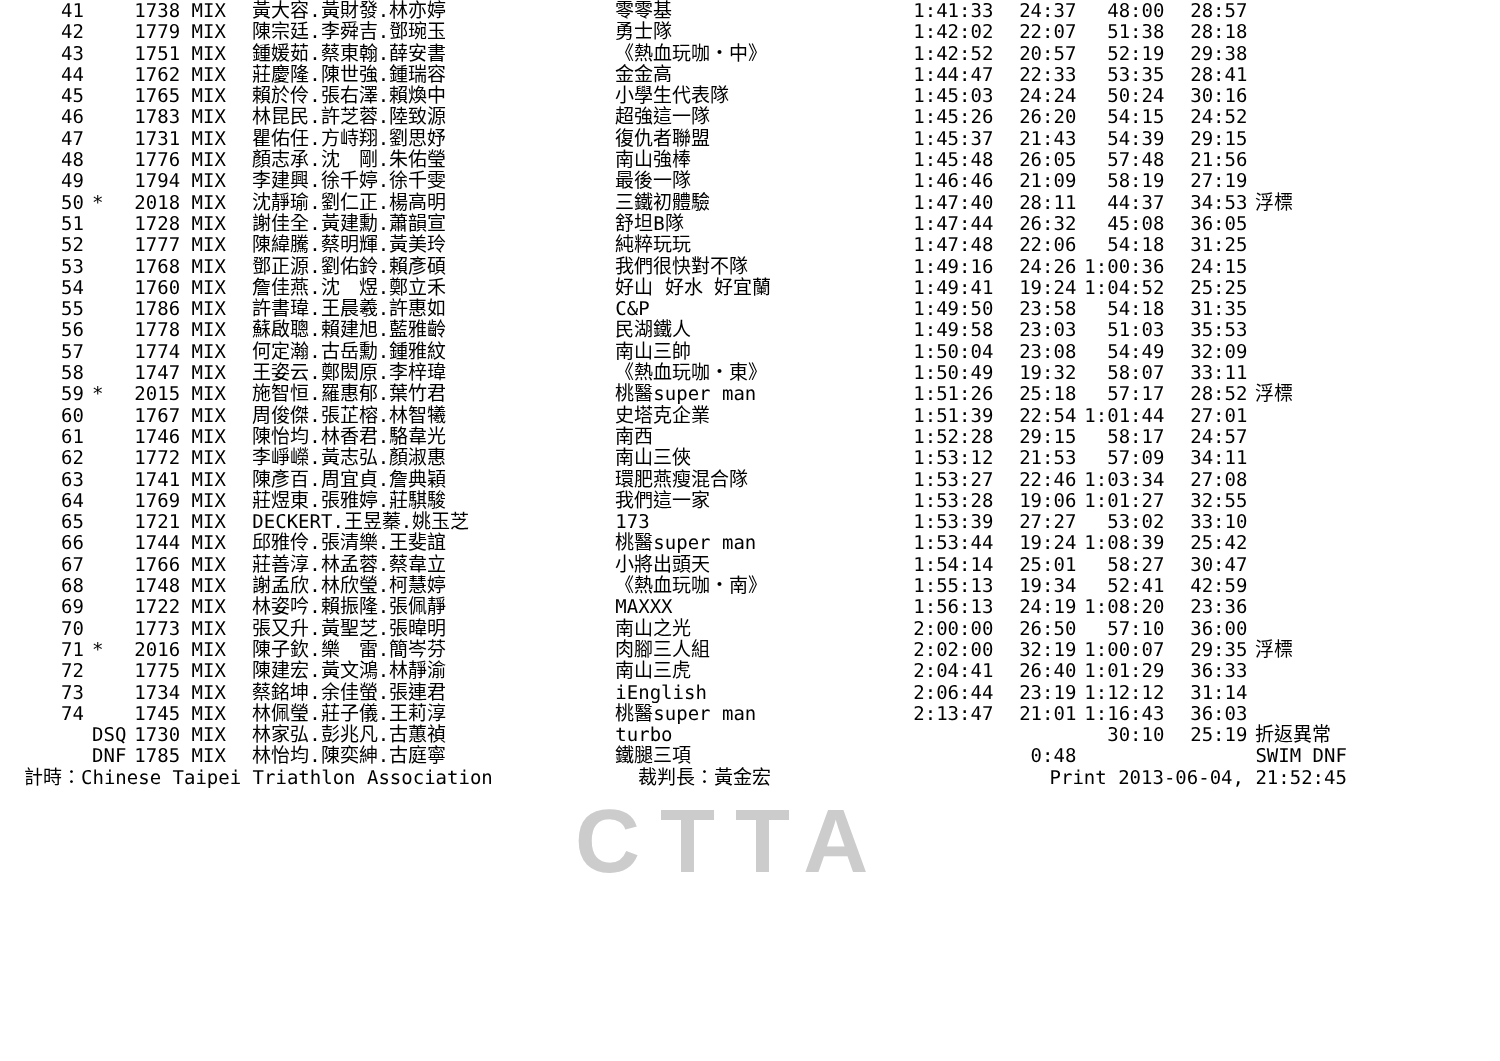CTTA
| 41 | | 1738 MIX | 黃大容.黃財發.林亦婷 | 零零基 | 1:41:33 | 24:37 | 48:00 | 28:57 | |
| 42 | | 1779 MIX | 陳宗廷.李舜吉.鄧琬玉 | 勇士隊 | 1:42:02 | 22:07 | 51:38 | 28:18 | |
| 43 | | 1751 MIX | 鍾媛茹.蔡東翰.薛安書 | 《熱血玩咖・中》 | 1:42:52 | 20:57 | 52:19 | 29:38 | |
| 44 | | 1762 MIX | 莊慶隆.陳世強.鍾瑞容 | 金金高 | 1:44:47 | 22:33 | 53:35 | 28:41 | |
| 45 | | 1765 MIX | 賴於伶.張右澤.賴煥中 | 小學生代表隊 | 1:45:03 | 24:24 | 50:24 | 30:16 | |
| 46 | | 1783 MIX | 林昆民.許芝蓉.陸致源 | 超強這一隊 | 1:45:26 | 26:20 | 54:15 | 24:52 | |
| 47 | | 1731 MIX | 瞿佑任.方峙翔.劉思妤 | 復仇者聯盟 | 1:45:37 | 21:43 | 54:39 | 29:15 | |
| 48 | | 1776 MIX | 顏志承.沈 剛.朱佑瑩 | 南山強棒 | 1:45:48 | 26:05 | 57:48 | 21:56 | |
| 49 | | 1794 MIX | 李建興.徐千婷.徐千雯 | 最後一隊 | 1:46:46 | 21:09 | 58:19 | 27:19 | |
| 50 | * | 2018 MIX | 沈靜瑜.劉仁正.楊高明 | 三鐵初體驗 | 1:47:40 | 28:11 | 44:37 | 34:53 | 浮標 |
| 51 | | 1728 MIX | 謝佳全.黃建勳.蕭韻宣 | 舒坦B隊 | 1:47:44 | 26:32 | 45:08 | 36:05 | |
| 52 | | 1777 MIX | 陳緯騰.蔡明輝.黃美玲 | 純粹玩玩 | 1:47:48 | 22:06 | 54:18 | 31:25 | |
| 53 | | 1768 MIX | 鄧正源.劉佑鈴.賴彥碩 | 我們很快對不隊 | 1:49:16 | 24:26 | 1:00:36 | 24:15 | |
| 54 | | 1760 MIX | 詹佳燕.沈 煜.鄭立禾 | 好山 好水 好宜蘭 | 1:49:41 | 19:24 | 1:04:52 | 25:25 | |
| 55 | | 1786 MIX | 許書瑋.王晨羲.許惠如 | C&P | 1:49:50 | 23:58 | 54:18 | 31:35 | |
| 56 | | 1778 MIX | 蘇啟聰.賴建旭.藍雅齡 | 民湖鐵人 | 1:49:58 | 23:03 | 51:03 | 35:53 | |
| 57 | | 1774 MIX | 何定瀚.古岳勳.鍾雅紋 | 南山三帥 | 1:50:04 | 23:08 | 54:49 | 32:09 | |
| 58 | | 1747 MIX | 王姿云.鄭閎原.李梓瑋 | 《熱血玩咖・東》 | 1:50:49 | 19:32 | 58:07 | 33:11 | |
| 59 | * | 2015 MIX | 施智恒.羅惠郁.葉竹君 | 桃醫super man | 1:51:26 | 25:18 | 57:17 | 28:52 | 浮標 |
| 60 | | 1767 MIX | 周俊傑.張芷榕.林智犧 | 史塔克企業 | 1:51:39 | 22:54 | 1:01:44 | 27:01 | |
| 61 | | 1746 MIX | 陳怡均.林香君.駱韋光 | 南西 | 1:52:28 | 29:15 | 58:17 | 24:57 | |
| 62 | | 1772 MIX | 李崢嶸.黃志弘.顏淑惠 | 南山三俠 | 1:53:12 | 21:53 | 57:09 | 34:11 | |
| 63 | | 1741 MIX | 陳彥百.周宜貞.詹典穎 | 環肥燕瘦混合隊 | 1:53:27 | 22:46 | 1:03:34 | 27:08 | |
| 64 | | 1769 MIX | 莊煜東.張雅婷.莊騏駿 | 我們這一家 | 1:53:28 | 19:06 | 1:01:27 | 32:55 | |
| 65 | | 1721 MIX | DECKERT.王昱蓁.姚玉芝 | 173 | 1:53:39 | 27:27 | 53:02 | 33:10 | |
| 66 | | 1744 MIX | 邱雅伶.張清樂.王斐誼 | 桃醫super man | 1:53:44 | 19:24 | 1:08:39 | 25:42 | |
| 67 | | 1766 MIX | 莊善淳.林孟蓉.蔡韋立 | 小將出頭天 | 1:54:14 | 25:01 | 58:27 | 30:47 | |
| 68 | | 1748 MIX | 謝孟欣.林欣瑩.柯慧婷 | 《熱血玩咖・南》 | 1:55:13 | 19:34 | 52:41 | 42:59 | |
| 69 | | 1722 MIX | 林姿吟.賴振隆.張佩靜 | MAXXX | 1:56:13 | 24:19 | 1:08:20 | 23:36 | |
| 70 | | 1773 MIX | 張又升.黃聖芝.張暐明 | 南山之光 | 2:00:00 | 26:50 | 57:10 | 36:00 | |
| 71 | * | 2016 MIX | 陳子欽.樂 雷.簡岑芬 | 肉腳三人組 | 2:02:00 | 32:19 | 1:00:07 | 29:35 | 浮標 |
| 72 | | 1775 MIX | 陳建宏.黃文鴻.林靜渝 | 南山三虎 | 2:04:41 | 26:40 | 1:01:29 | 36:33 | |
| 73 | | 1734 MIX | 蔡銘坤.余佳螢.張連君 | iEnglish | 2:06:44 | 23:19 | 1:12:12 | 31:14 | |
| 74 | | 1745 MIX | 林佩瑩.莊子儀.王莉淳 | 桃醫super man | 2:13:47 | 21:01 | 1:16:43 | 36:03 | |
| | DSQ | 1730 MIX | 林家弘.彭兆凡.古蕙禎 | turbo | | | 30:10 | 25:19 | 折返異常 |
| | DNF | 1785 MIX | 林怡均.陳奕紳.古庭寧 | 鐵腿三項 | | 0:48 | | | SWIM DNF |
| 計時：Chinese Taipei Triathlon Association | | | | 裁判長：黃金宏 | Print 2013-06-04, 21:52:45 | | | | |